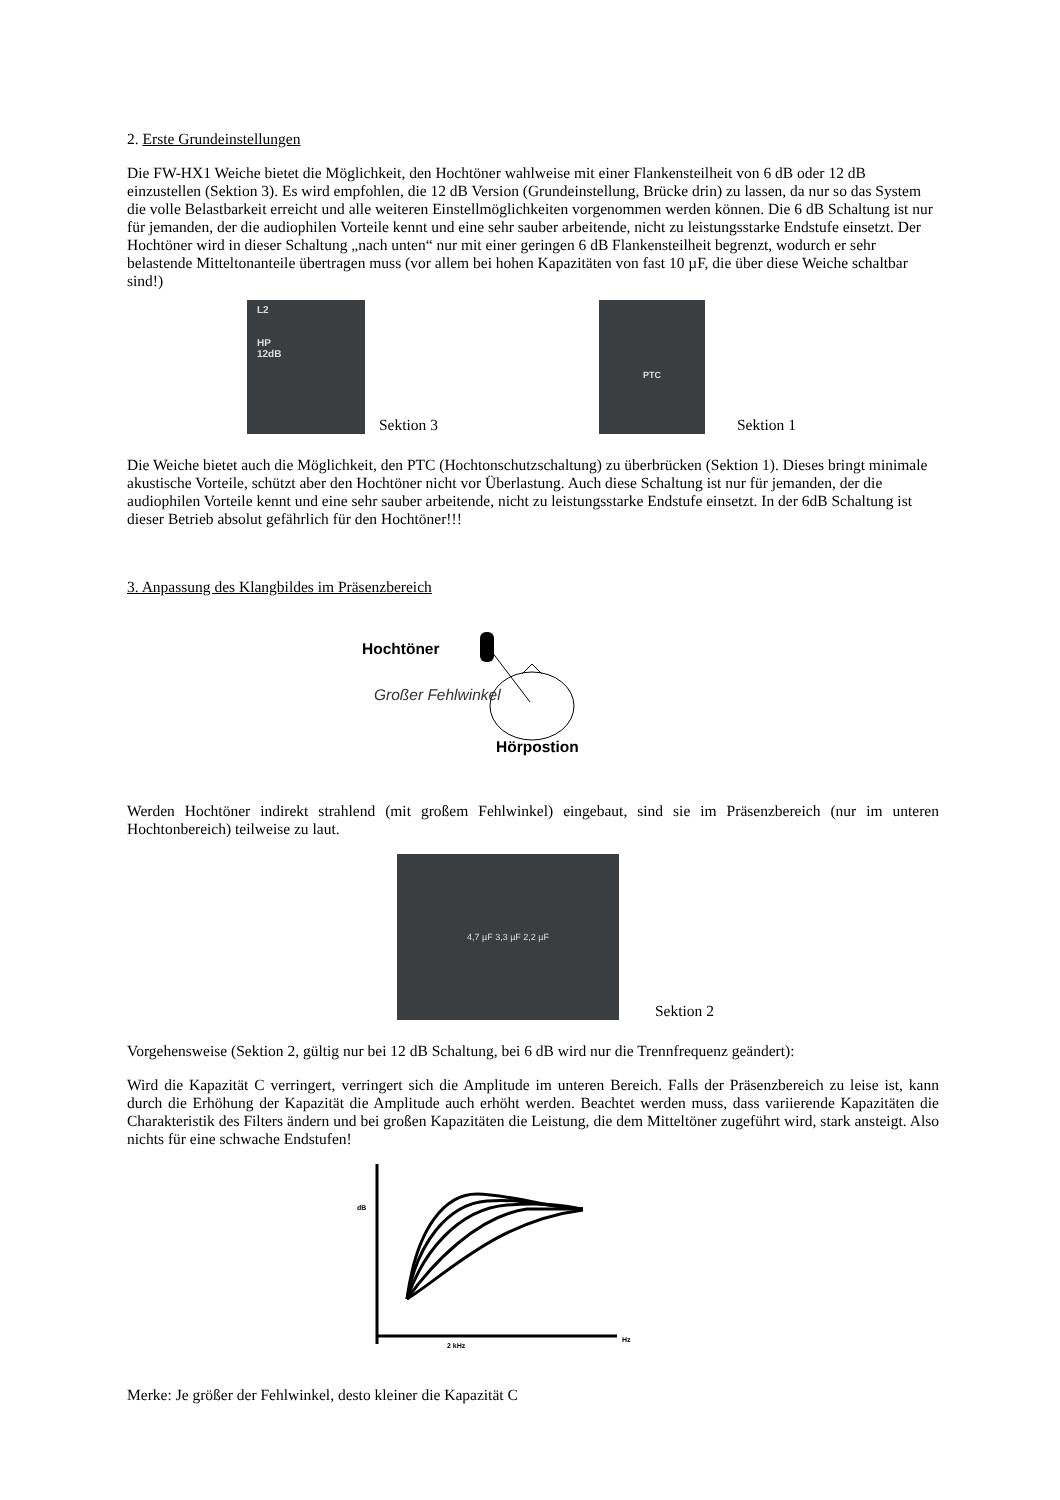2. Erste Grundeinstellungen
Die FW-HX1 Weiche bietet die Möglichkeit, den Hochtöner wahlweise mit einer Flankensteilheit von 6 dB oder 12 dB einzustellen (Sektion 3). Es wird empfohlen, die 12 dB Version (Grundeinstellung, Brücke drin) zu lassen, da nur so das System die volle Belastbarkeit erreicht und alle weiteren Einstellmöglichkeiten vorgenommen werden können. Die 6 dB Schaltung ist nur für jemanden, der die audiophilen Vorteile kennt und eine sehr sauber arbeitende, nicht zu leistungsstarke Endstufe einsetzt. Der Hochtöner wird in dieser Schaltung „nach unten“ nur mit einer geringen 6 dB Flankensteilheit begrenzt, wodurch er sehr belastende Mitteltonanteile übertragen muss (vor allem bei hohen Kapazitäten von fast 10 µF, die über diese Weiche schaltbar sind!)
L2
HP
12dB
Sektion 3
PTC
Sektion 1
Die Weiche bietet auch die Möglichkeit, den PTC (Hochtonschutzschaltung) zu überbrücken (Sektion 1). Dieses bringt minimale akustische Vorteile, schützt aber den Hochtöner nicht vor Überlastung. Auch diese Schaltung ist nur für jemanden, der die audiophilen Vorteile kennt und eine sehr sauber arbeitende, nicht zu leistungsstarke Endstufe einsetzt. In der 6dB Schaltung ist dieser Betrieb absolut gefährlich für den Hochtöner!!!
3. Anpassung des Klangbildes im Präsenzbereich
Hochtöner
Großer Fehlwinkel
Hörpostion
Werden Hochtöner indirekt strahlend (mit großem Fehlwinkel) eingebaut, sind sie im Präsenzbereich (nur im unteren Hochtonbereich) teilweise zu laut.
4,7 µF 3,3 µF 2,2 µF
Sektion 2
Vorgehensweise (Sektion 2, gültig nur bei 12 dB Schaltung, bei 6 dB wird nur die Trennfrequenz geändert):
Wird die Kapazität C verringert, verringert sich die Amplitude im unteren Bereich. Falls der Präsenzbereich zu leise ist, kann durch die Erhöhung der Kapazität die Amplitude auch erhöht werden. Beachtet werden muss, dass variierende Kapazitäten die Charakteristik des Filters ändern und bei großen Kapazitäten die Leistung, die dem Mitteltöner zugeführt wird, stark ansteigt. Also nichts für eine schwache Endstufen!
dB
2 kHz
Hz
Merke: Je größer der Fehlwinkel, desto kleiner die Kapazität C